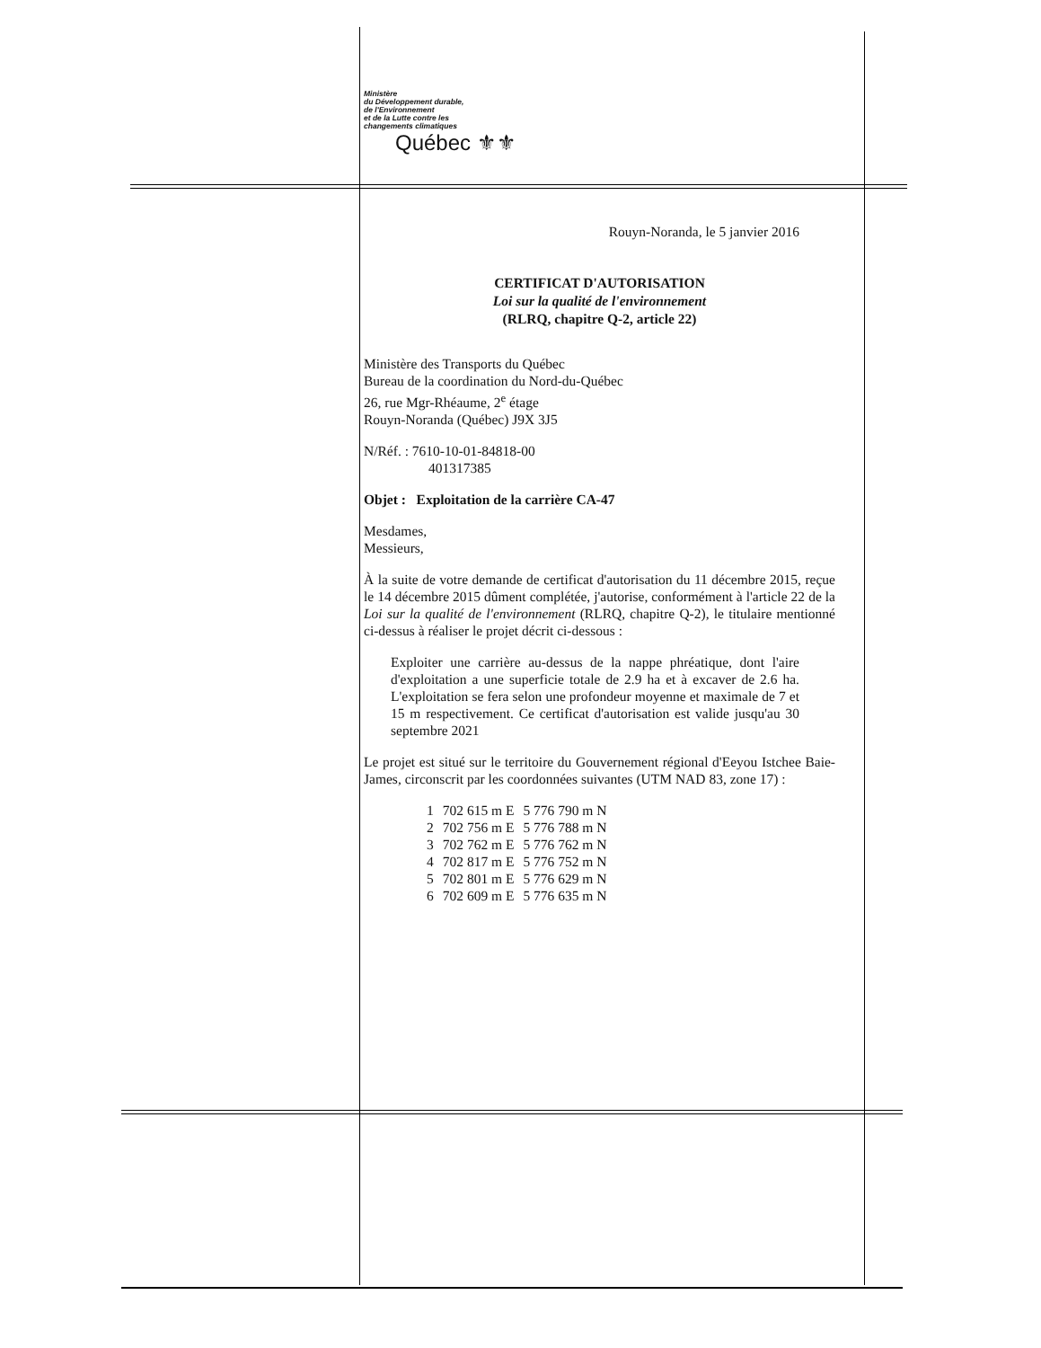Ministère
du Développement durable,
de l'Environnement
et de la Lutte contre les
changements climatiques
Québec ⚜⚜
Rouyn-Noranda, le 5 janvier 2016
CERTIFICAT D'AUTORISATION
Loi sur la qualité de l'environnement
(RLRQ, chapitre Q-2, article 22)
Ministère des Transports du Québec
Bureau de la coordination du Nord-du-Québec
26, rue Mgr-Rhéaume, 2<sup>e</sup> étage
Rouyn-Noranda (Québec) J9X 3J5
N/Réf. : 7610-10-01-84818-00
401317385
Objet : Exploitation de la carrière CA-47
Mesdames,
Messieurs,
À la suite de votre demande de certificat d'autorisation du 11 décembre 2015, reçue le 14 décembre 2015 dûment complétée, j'autorise, conformément à l'article 22 de la Loi sur la qualité de l'environnement (RLRQ, chapitre Q-2), le titulaire mentionné ci-dessus à réaliser le projet décrit ci-dessous :
Exploiter une carrière au-dessus de la nappe phréatique, dont l'aire d'exploitation a une superficie totale de 2.9 ha et à excaver de 2.6 ha. L'exploitation se fera selon une profondeur moyenne et maximale de 7 et 15 m respectivement. Ce certificat d'autorisation est valide jusqu'au 30 septembre 2021
Le projet est situé sur le territoire du Gouvernement régional d'Eeyou Istchee Baie-James, circonscrit par les coordonnées suivantes (UTM NAD 83, zone 17) :
| 1 | 702 615 m E | 5 776 790 m N |
| 2 | 702 756 m E | 5 776 788 m N |
| 3 | 702 762 m E | 5 776 762 m N |
| 4 | 702 817 m E | 5 776 752 m N |
| 5 | 702 801 m E | 5 776 629 m N |
| 6 | 702 609 m E | 5 776 635 m N |